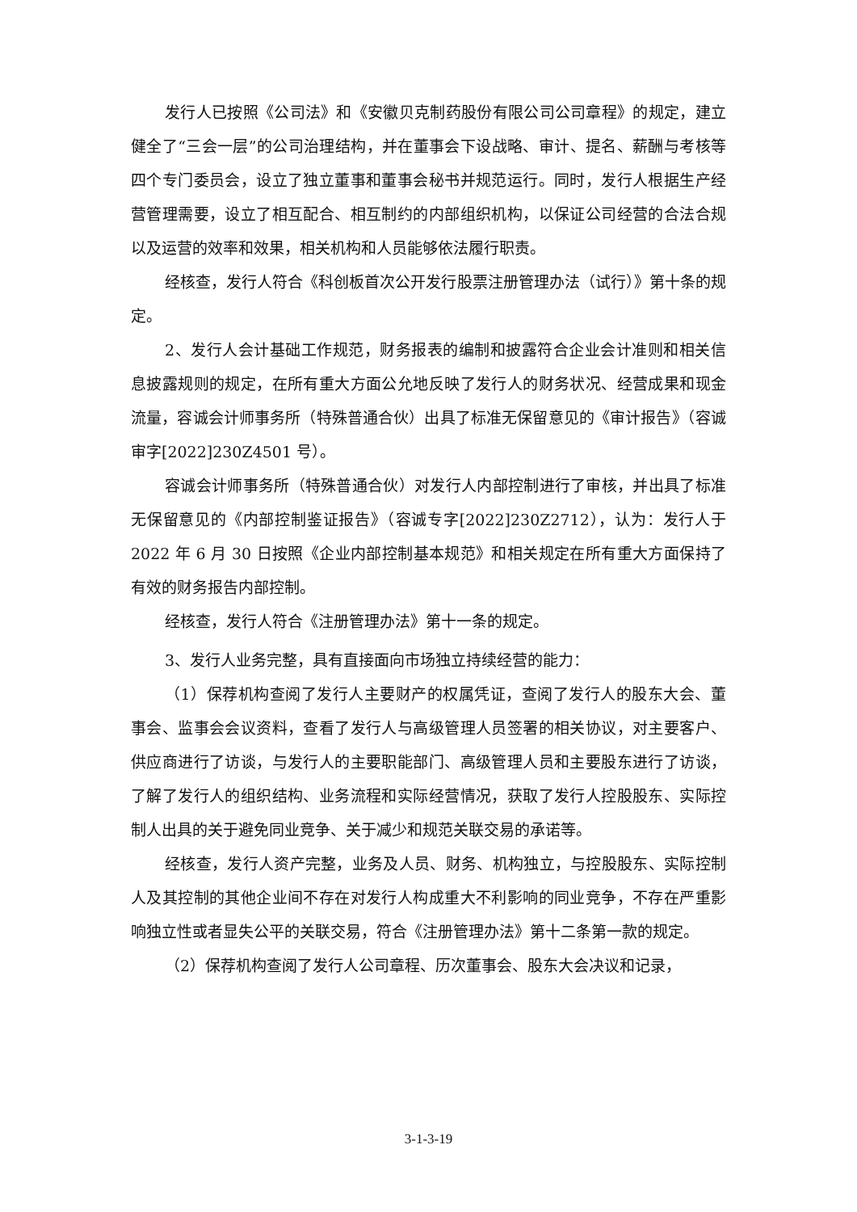发行人已按照《公司法》和《安徽贝克制药股份有限公司公司章程》的规定，建立健全了“三会一层”的公司治理结构，并在董事会下设战略、审计、提名、薪酬与考核等四个专门委员会，设立了独立董事和董事会秘书并规范运行。同时，发行人根据生产经营管理需要，设立了相互配合、相互制约的内部组织机构，以保证公司经营的合法合规以及运营的效率和效果，相关机构和人员能够依法履行职责。
经核查，发行人符合《科创板首次公开发行股票注册管理办法（试行）》第十条的规定。
2、发行人会计基础工作规范，财务报表的编制和披露符合企业会计准则和相关信息披露规则的规定，在所有重大方面公允地反映了发行人的财务状况、经营成果和现金流量，容诚会计师事务所（特殊普通合伙）出具了标准无保留意见的《审计报告》（容诚审字[2022]230Z4501 号）。
容诚会计师事务所（特殊普通合伙）对发行人内部控制进行了审核，并出具了标准无保留意见的《内部控制鉴证报告》（容诚专字[2022]230Z2712），认为：发行人于 2022 年 6 月 30 日按照《企业内部控制基本规范》和相关规定在所有重大方面保持了有效的财务报告内部控制。
经核查，发行人符合《注册管理办法》第十一条的规定。
3、发行人业务完整，具有直接面向市场独立持续经营的能力：
（1）保荐机构查阅了发行人主要财产的权属凭证，查阅了发行人的股东大会、董事会、监事会会议资料，查看了发行人与高级管理人员签署的相关协议，对主要客户、供应商进行了访谈，与发行人的主要职能部门、高级管理人员和主要股东进行了访谈，了解了发行人的组织结构、业务流程和实际经营情况，获取了发行人控股股东、实际控制人出具的关于避免同业竞争、关于减少和规范关联交易的承诺等。
经核查，发行人资产完整，业务及人员、财务、机构独立，与控股股东、实际控制人及其控制的其他企业间不存在对发行人构成重大不利影响的同业竞争，不存在严重影响独立性或者显失公平的关联交易，符合《注册管理办法》第十二条第一款的规定。
（2）保荐机构查阅了发行人公司章程、历次董事会、股东大会决议和记录，
3-1-3-19